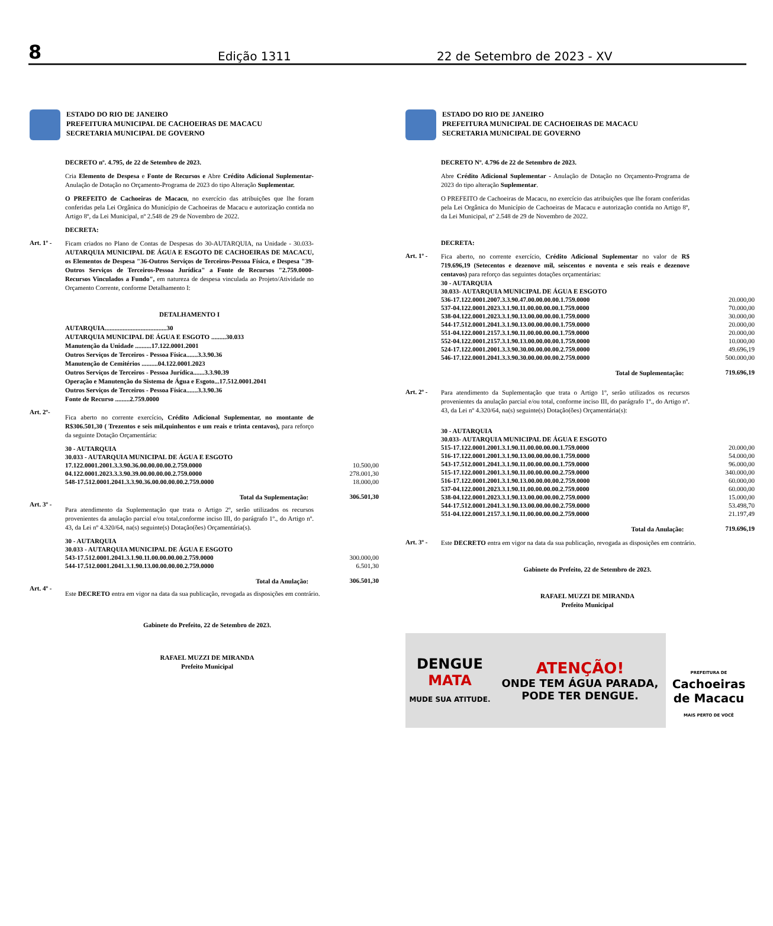8 Edição 1311 22 de Setembro de 2023 - XV
ESTADO DO RIO DE JANEIRO
PREFEITURA MUNICIPAL DE CACHOEIRAS DE MACACU
SECRETARIA MUNICIPAL DE GOVERNO
DECRETO nº. 4.795, de 22 de Setembro de 2023.
Cria Elemento de Despesa e Fonte de Recursos e Abre Crédito Adicional Suplementar- Anulação de Dotação no Orçamento-Programa de 2023 do tipo Alteração Suplementar.
O PREFEITO de Cachoeiras de Macacu, no exercício das atribuições que lhe foram conferidas pela Lei Orgânica do Município de Cachoeiras de Macacu e autorização contida no Artigo 8º, da Lei Municipal, nº 2.548 de 29 de Novembro de 2022.
DECRETA:
Art. 1º -
Ficam criados no Plano de Contas de Despesas do 30-AUTARQUIA, na Unidade - 30.033- AUTARQUIA MUNICIPAL DE ÁGUA E ESGOTO DE CACHOEIRAS DE MACACU, os Elementos de Despesa "36-Outros Serviços de Terceiros-Pessoa Física, e Despesa "39- Outros Serviços de Terceiros-Pessoa Jurídica" a Fonte de Recursos "2.759.0000- Recursos Vinculados a Fundo", em natureza de despesa vinculada ao Projeto/Atividade no Orçamento Corrente, conforme Detalhamento I:
DETALHAMENTO I
AUTARQUIA......................................30
AUTARQUIA MUNICIPAL DE ÁGUA E ESGOTO .........30.033
Manutenção da Unidade ..........17.122.0001.2001
Outros Serviços de Terceiros - Pessoa Física.......3.3.90.36
Manutenção de Cemitérios ..........04.122.0001.2023
Outros Serviços de Terceiros - Pessoa Jurídica.......3.3.90.39
Operação e Manutenção do Sistema de Água e Esgoto...17.512.0001.2041
Outros Serviços de Terceiros - Pessoa Física.......3.3.90.36
Fonte de Recurso .........2.759.0000
Art. 2º-
Fica aberto no corrente exercício, Crédito Adicional Suplementar, no montante de R$306.501,30 ( Trezentos e seis mil,quinhentos e um reais e trinta centavos), para reforço da seguinte Dotação Orçamentária:
| 30 - AUTARQUIA | |
| 30.033 - AUTARQUIA MUNICIPAL DE ÁGUA E ESGOTO | |
| 17.122.0001.2001.3.3.90.36.00.00.00.00.2.759.0000 | 10.500,00 |
| 04.122.0001.2023.3.3.90.39.00.00.00.00.2.759.0000 | 278.001,30 |
| 548-17.512.0001.2041.3.3.90.36.00.00.00.00.2.759.0000 | 18.000,00 |
| Total da Suplementação: | 306.501,30 |
Art. 3º -
Para atendimento da Suplementação que trata o Artigo 2º, serão utilizados os recursos provenientes da anulação parcial e/ou total,conforme inciso III, do parágrafo 1º., do Artigo nº. 43, da Lei nº 4.320/64, na(s) seguinte(s) Dotação(ões) Orçamentária(s).
| 30 - AUTARQUIA | |
| 30.033 - AUTARQUIA MUNICIPAL DE ÁGUA E ESGOTO | |
| 543-17.512.0001.2041.3.1.90.11.00.00.00.00.2.759.0000 | 300.000,00 |
| 544-17.512.0001.2041.3.1.90.13.00.00.00.00.2.759.0000 | 6.501,30 |
| Total da Anulação: | 306.501,30 |
Art. 4º -
Este DECRETO entra em vigor na data da sua publicação, revogada as disposições em contrário.
Gabinete do Prefeito, 22 de Setembro de 2023.
RAFAEL MUZZI DE MIRANDA
Prefeito Municipal
ESTADO DO RIO DE JANEIRO
PREFEITURA MUNICIPAL DE CACHOEIRAS DE MACACU
SECRETARIA MUNICIPAL DE GOVERNO
DECRETO Nº. 4.796 de 22 de Setembro de 2023.
Abre Crédito Adicional Suplementar - Anulação de Dotação no Orçamento-Programa de 2023 do tipo alteração Suplementar.
O PREFEITO de Cachoeiras de Macacu, no exercício das atribuições que lhe foram conferidas pela Lei Orgânica do Município de Cachoeiras de Macacu e autorização contida no Artigo 8º, da Lei Municipal, nº 2.548 de 29 de Novembro de 2022.
DECRETA:
Art. 1º -
Fica aberto, no corrente exercício, Crédito Adicional Suplementar no valor de R$ 719.696,19 (Setecentos e dezenove mil, seiscentos e noventa e seis reais e dezenove centavos) para reforço das seguintes dotações orçamentárias:
| 30 - AUTARQUIA | |
| 30.033- AUTARQUIA MUNICIPAL DE ÁGUA E ESGOTO | |
| 536-17.122.0001.2007.3.3.90.47.00.00.00.00.1.759.0000 | 20.000,00 |
| 537-04.122.0001.2023.3.1.90.11.00.00.00.00.1.759.0000 | 70.000,00 |
| 538-04.122.0001.2023.3.1.90.13.00.00.00.00.1.759.0000 | 30.000,00 |
| 544-17.512.0001.2041.3.1.90.13.00.00.00.00.1.759.0000 | 20.000,00 |
| 551-04.122.0001.2157.3.1.90.11.00.00.00.00.1.759.0000 | 20.000,00 |
| 552-04.122.0001.2157.3.1.90.13.00.00.00.00.1.759.0000 | 10.000,00 |
| 524-17.122.0001.2001.3.3.90.30.00.00.00.00.2.759.0000 | 49.696,19 |
| 546-17.122.0001.2041.3.3.90.30.00.00.00.00.2.759.0000 | 500.000,00 |
| Total de Suplementação: | 719.696,19 |
Art. 2º -
Para atendimento da Suplementação que trata o Artigo 1º, serão utilizados os recursos provenientes da anulação parcial e/ou total, conforme inciso III, do parágrafo 1º., do Artigo nº. 43, da Lei nº 4.320/64, na(s) seguinte(s) Dotação(ões) Orçamentária(s):
| 30 - AUTARQUIA | |
| 30.033- AUTARQUIA MUNICIPAL DE ÁGUA E ESGOTO | |
| 515-17.122.0001.2001.3.1.90.11.00.00.00.00.1.759.0000 | 20.000,00 |
| 516-17.122.0001.2001.3.1.90.13.00.00.00.00.1.759.0000 | 54.000,00 |
| 543-17.512.0001.2041.3.1.90.11.00.00.00.00.1.759.0000 | 96.000,00 |
| 515-17.122.0001.2001.3.1.90.11.00.00.00.00.2.759.0000 | 340.000,00 |
| 516-17.122.0001.2001.3.1.90.13.00.00.00.00.2.759.0000 | 60.000,00 |
| 537-04.122.0001.2023.3.1.90.11.00.00.00.00.2.759.0000 | 60.000,00 |
| 538-04.122.0001.2023.3.1.90.13.00.00.00.00.2.759.0000 | 15.000,00 |
| 544-17.512.0001.2041.3.1.90.13.00.00.00.00.2.759.0000 | 53.498,70 |
| 551-04.122.0001.2157.3.1.90.11.00.00.00.00.2.759.0000 | 21.197,49 |
| Total da Anulação: | 719.696,19 |
Art. 3º -
Este DECRETO entra em vigor na data da sua publicação, revogada as disposições em contrário.
Gabinete do Prefeito, 22 de Setembro de 2023.
RAFAEL MUZZI DE MIRANDA
Prefeito Municipal
DENGUE
MATA
MUDE SUA ATITUDE.
ATENÇÃO!
ONDE TEM ÁGUA PARADA,
PODE TER DENGUE.
PREFEITURA DE
Cachoeiras
de Macacu
MAIS PERTO DE VOCÊ